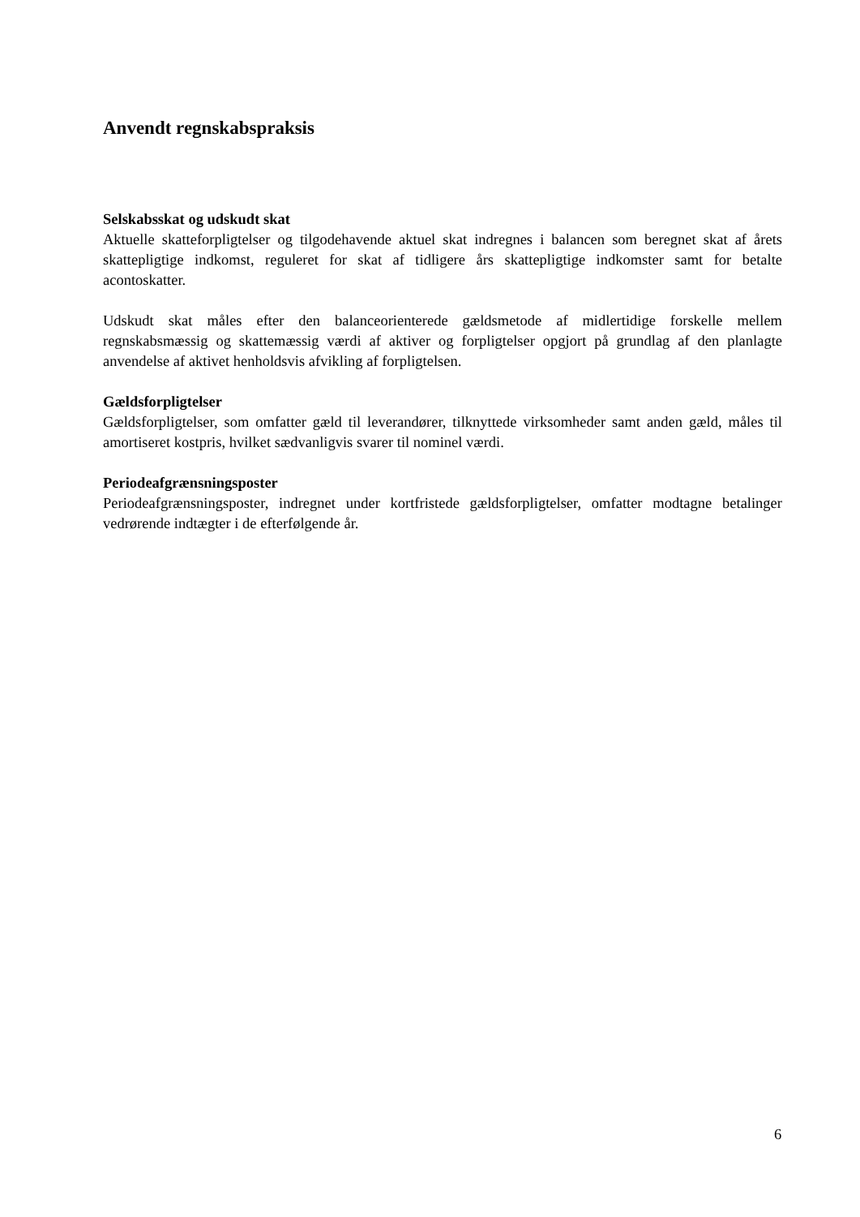Anvendt regnskabspraksis
Selskabsskat og udskudt skat
Aktuelle skatteforpligtelser og tilgodehavende aktuel skat indregnes i balancen som beregnet skat af årets skattepligtige indkomst, reguleret for skat af tidligere års skattepligtige indkomster samt for betalte acontoskatter.
Udskudt skat måles efter den balanceorienterede gældsmetode af midlertidige forskelle mellem regnskabsmæssig og skattemæssig værdi af aktiver og forpligtelser opgjort på grundlag af den planlagte anvendelse af aktivet henholdsvis afvikling af forpligtelsen.
Gældsforpligtelser
Gældsforpligtelser, som omfatter gæld til leverandører, tilknyttede virksomheder samt anden gæld, måles til amortiseret kostpris, hvilket sædvanligvis svarer til nominel værdi.
Periodeafgrænsningsposter
Periodeafgrænsningsposter, indregnet under kortfristede gældsforpligtelser, omfatter modtagne betalinger vedrørende indtægter i de efterfølgende år.
6